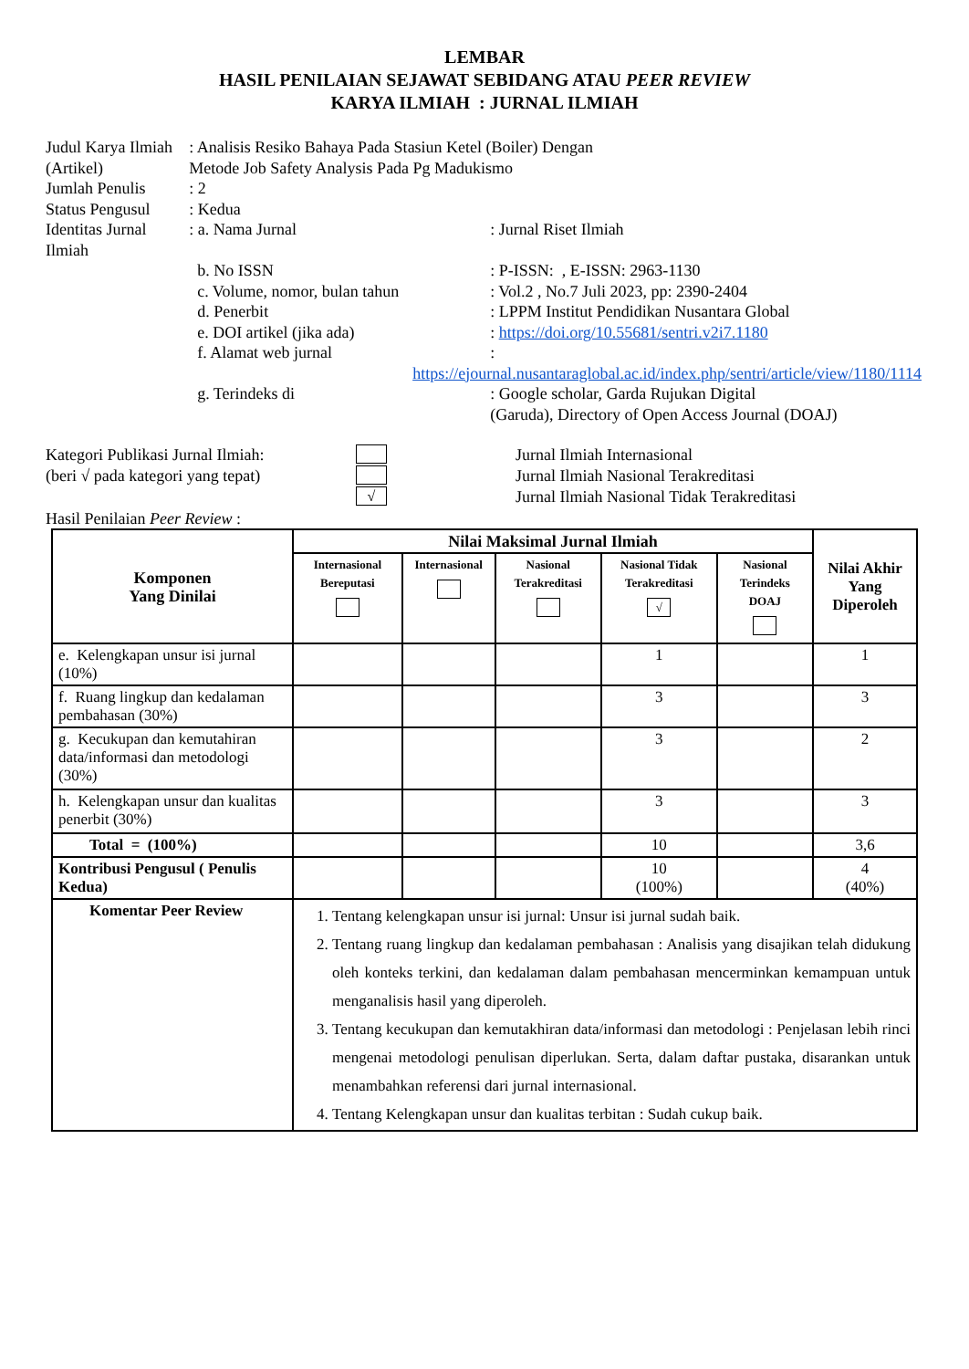LEMBAR
HASIL PENILAIAN SEJAWAT SEBIDANG ATAU PEER REVIEW
KARYA ILMIAH : JURNAL ILMIAH
| Judul Karya Ilmiah (Artikel) | : Analisis Resiko Bahaya Pada Stasiun Ketel (Boiler) Dengan Metode Job Safety Analysis Pada Pg Madukismo | |
| Jumlah Penulis | : 2 | |
| Status Pengusul | : Kedua | |
| Identitas Jurnal Ilmiah | : a. Nama Jurnal | : Jurnal Riset Ilmiah |
| | b. No ISSN | : P-ISSN: , E-ISSN: 2963-1130 |
| | c. Volume, nomor, bulan tahun | : Vol.2 , No.7 Juli 2023, pp: 2390-2404 |
| | d. Penerbit | : LPPM Institut Pendidikan Nusantara Global |
| | e. DOI artikel (jika ada) | : https://doi.org/10.55681/sentri.v2i7.1180 |
| | f. Alamat web jurnal | : |
| | https://ejournal.nusantaraglobal.ac.id/index.php/sentri/article/view/1180/1114 | |
| | g. Terindeks di | : Google scholar, Garda Rujukan Digital (Garuda), Directory of Open Access Journal (DOAJ) |
Kategori Publikasi Jurnal Ilmiah:
(beri √ pada kategori yang tepat)
√
Jurnal Ilmiah Internasional
Jurnal Ilmiah Nasional Terakreditasi
Jurnal Ilmiah Nasional Tidak Terakreditasi
Hasil Penilaian Peer Review :
| Komponen Yang Dinilai | Nilai Maksimal Jurnal Ilmiah | | | | | Nilai Akhir Yang Diperoleh |
| --- | --- | --- | --- | --- | --- | --- |
| | Internasional Bereputasi | Internasional | Nasional Terakreditasi | Nasional Tidak Terakreditasi √ | Nasional Terindeks DOAJ | |
| e. Kelengkapan unsur isi jurnal (10%) | | | | 1 | | 1 |
| f. Ruang lingkup dan kedalaman pembahasan (30%) | | | | 3 | | 3 |
| g. Kecukupan dan kemutahiran data/informasi dan metodologi (30%) | | | | 3 | | 2 |
| h. Kelengkapan unsur dan kualitas penerbit (30%) | | | | 3 | | 3 |
| Total = (100%) | | | | 10 | | 3,6 |
| Kontribusi Pengusul ( Penulis Kedua) | | | | 10 (100%) | | 4 (40%) |
| Komentar Peer Review | 1. Tentang kelengkapan unsur isi jurnal: Unsur isi jurnal sudah baik. 2. Tentang ruang lingkup dan kedalaman pembahasan : Analisis yang disajikan telah didukung oleh konteks terkini, dan kedalaman dalam pembahasan mencerminkan kemampuan untuk menganalisis hasil yang diperoleh. 3. Tentang kecukupan dan kemutakhiran data/informasi dan metodologi : Penjelasan lebih rinci mengenai metodologi penulisan diperlukan. Serta, dalam daftar pustaka, disarankan untuk menambahkan referensi dari jurnal internasional. 4. Tentang Kelengkapan unsur dan kualitas terbitan : Sudah cukup baik. | | | | | |